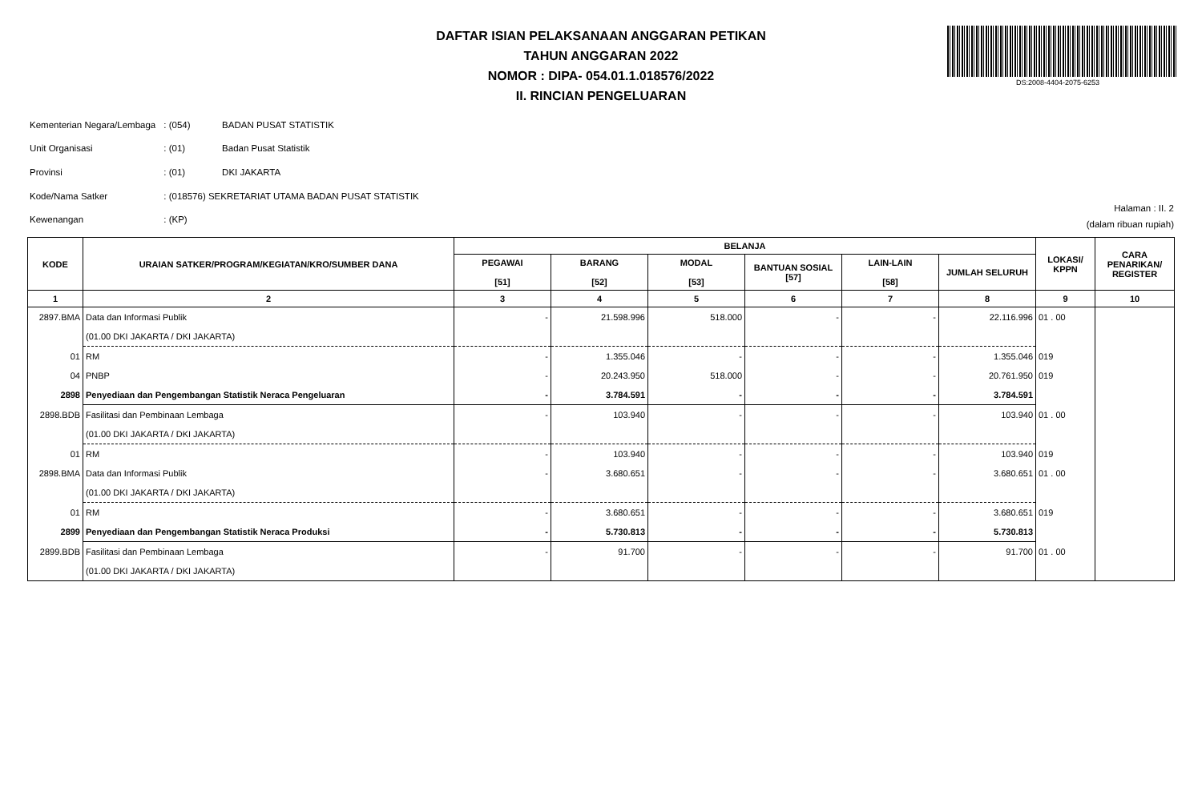DAFTAR ISIAN PELAKSANAAN ANGGARAN PETIKAN
TAHUN ANGGARAN 2022
NOMOR : DIPA- 054.01.1.018576/2022
II. RINCIAN PENGELUARAN
DS:2008-4404-2075-6253
| Kementerian Negara/Lembaga | : (054) | BADAN PUSAT STATISTIK |
| Unit Organisasi | : (01) | Badan Pusat Statistik |
| Provinsi | : (01) | DKI JAKARTA |
| Kode/Nama Satker | : (018576) SEKRETARIAT UTAMA BADAN PUSAT STATISTIK | |
| Kewenangan | : (KP) | |
Halaman : II. 2
(dalam ribuan rupiah)
| KODE | URAIAN SATKER/PROGRAM/KEGIATAN/KRO/SUMBER DANA | BELANJA | | | | | | LOKASI/ KPPN | CARA PENARIKAN/ REGISTER |
| --- | --- | --- | --- | --- | --- | --- | --- | --- | --- |
| | | PEGAWAI [51] | BARANG [52] | MODAL [53] | BANTUAN SOSIAL [57] | LAIN-LAIN [58] | JUMLAH SELURUH | | |
| 1 | 2 | 3 | 4 | 5 | 6 | 7 | 8 | 9 | 10 |
| 2897.BMA | Data dan Informasi Publik | - | 21.598.996 | 518.000 | - | - | 22.116.996 | 01 . 00 | |
| | (01.00 DKI JAKARTA / DKI JAKARTA) | | | | | | | | |
| 01 | RM | - | 1.355.046 | - | - | - | 1.355.046 | 019 | |
| 04 | PNBP | - | 20.243.950 | 518.000 | - | - | 20.761.950 | 019 | |
| 2898 | Penyediaan dan Pengembangan Statistik Neraca Pengeluaran | - | 3.784.591 | - | - | - | 3.784.591 | | |
| 2898.BDB | Fasilitasi dan Pembinaan Lembaga | - | 103.940 | - | - | - | 103.940 | 01 . 00 | |
| | (01.00 DKI JAKARTA / DKI JAKARTA) | | | | | | | | |
| 01 | RM | - | 103.940 | - | - | - | 103.940 | 019 | |
| 2898.BMA | Data dan Informasi Publik | - | 3.680.651 | - | - | - | 3.680.651 | 01 . 00 | |
| | (01.00 DKI JAKARTA / DKI JAKARTA) | | | | | | | | |
| 01 | RM | - | 3.680.651 | - | - | - | 3.680.651 | 019 | |
| 2899 | Penyediaan dan Pengembangan Statistik Neraca Produksi | - | 5.730.813 | - | - | - | 5.730.813 | | |
| 2899.BDB | Fasilitasi dan Pembinaan Lembaga | - | 91.700 | - | - | - | 91.700 | 01 . 00 | |
| | (01.00 DKI JAKARTA / DKI JAKARTA) | | | | | | | | |